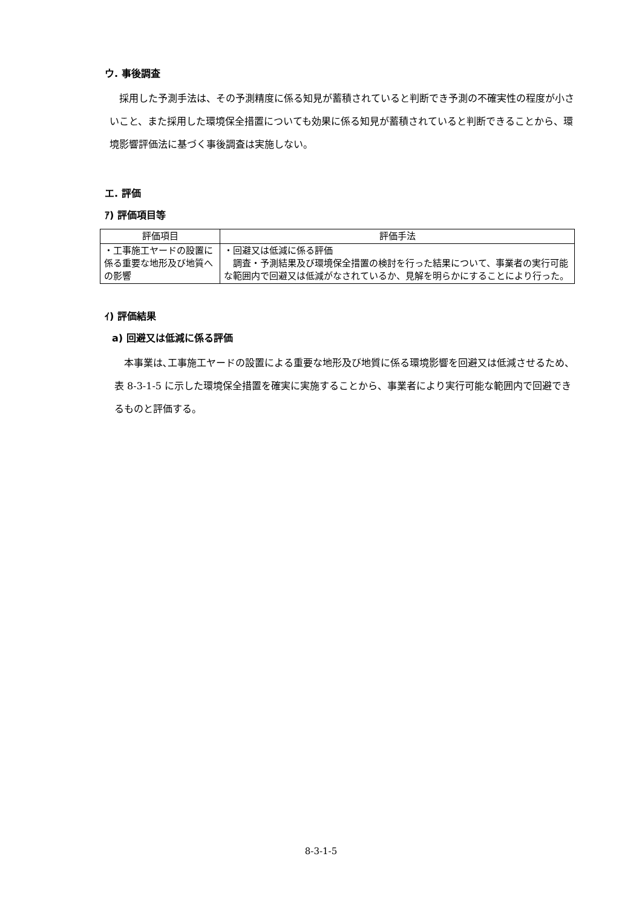ウ. 事後調査
採用した予測手法は、その予測精度に係る知見が蓄積されていると判断でき予測の不確実性の程度が小さいこと、また採用した環境保全措置についても効果に係る知見が蓄積されていると判断できることから、環境影響評価法に基づく事後調査は実施しない。
エ. 評価
ｱ) 評価項目等
| 評価項目 | 評価手法 |
| --- | --- |
| ・工事施工ヤードの設置に係る重要な地形及び地質への影響 | ・回避又は低減に係る評価 調査・予測結果及び環境保全措置の検討を行った結果について、事業者の実行可能な範囲内で回避又は低減がなされているか、見解を明らかにすることにより行った。 |
ｲ) 評価結果
a) 回避又は低減に係る評価
本事業は､工事施工ヤードの設置による重要な地形及び地質に係る環境影響を回避又は低減させるため、表 8-3-1-5 に示した環境保全措置を確実に実施することから、事業者により実行可能な範囲内で回避できるものと評価する。
8-3-1-5